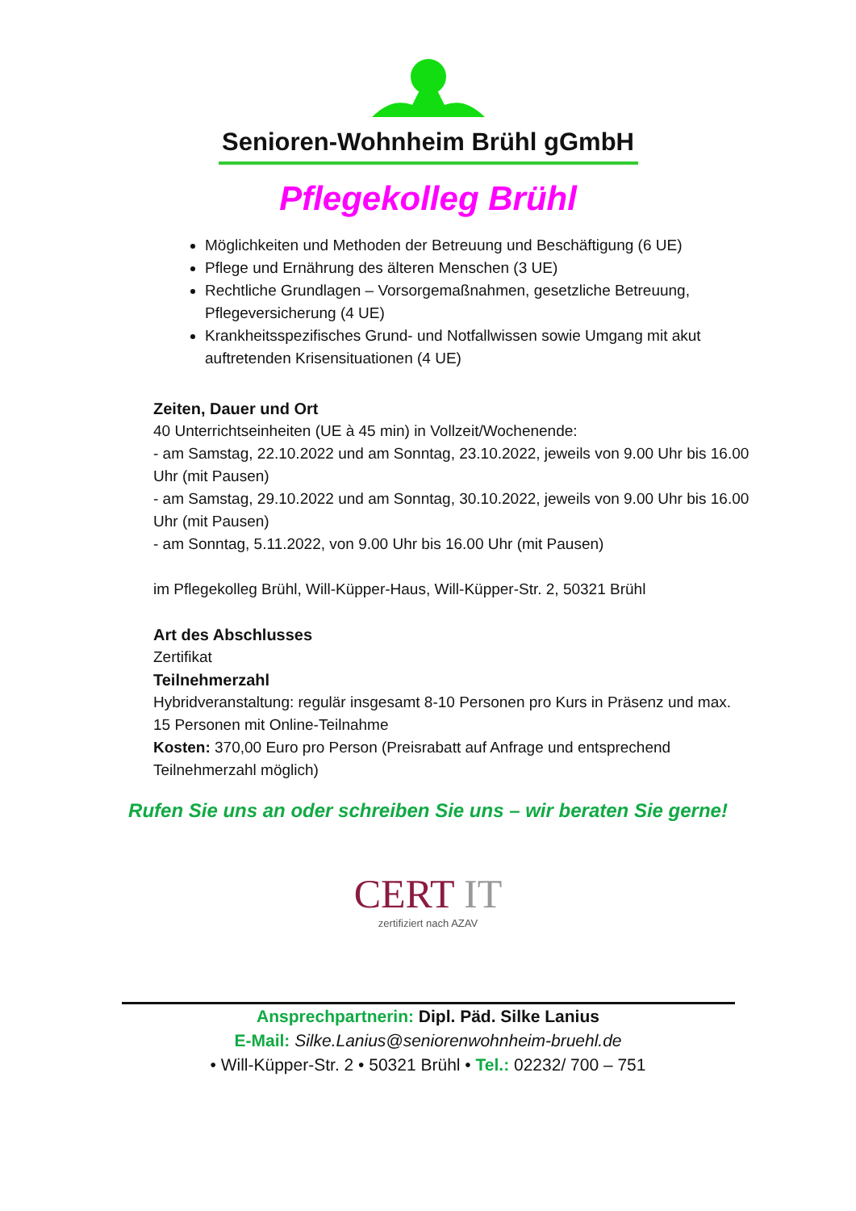Senioren-Wohnheim Brühl gGmbH
Pflegekolleg Brühl
Möglichkeiten und Methoden der Betreuung und Beschäftigung (6 UE)
Pflege und Ernährung des älteren Menschen (3 UE)
Rechtliche Grundlagen – Vorsorgemaßnahmen, gesetzliche Betreuung, Pflegeversicherung (4 UE)
Krankheitsspezifisches Grund- und Notfallwissen sowie Umgang mit akut auftretenden Krisensituationen (4 UE)
Zeiten, Dauer und Ort
40 Unterrichtseinheiten (UE à 45 min) in Vollzeit/Wochenende:
- am Samstag, 22.10.2022 und am Sonntag, 23.10.2022, jeweils von 9.00 Uhr bis 16.00 Uhr (mit Pausen)
- am Samstag, 29.10.2022 und am Sonntag, 30.10.2022, jeweils von 9.00 Uhr bis 16.00 Uhr (mit Pausen)
- am Sonntag, 5.11.2022, von 9.00 Uhr bis 16.00 Uhr (mit Pausen)
im Pflegekolleg Brühl, Will-Küpper-Haus, Will-Küpper-Str. 2, 50321 Brühl
Art des Abschlusses
Zertifikat
Teilnehmerzahl
Hybridveranstaltung: regulär insgesamt 8-10 Personen pro Kurs in Präsenz und max. 15 Personen mit Online-Teilnahme
Kosten: 370,00 Euro pro Person (Preisrabatt auf Anfrage und entsprechend Teilnehmerzahl möglich)
Rufen Sie uns an oder schreiben Sie uns – wir beraten Sie gerne!
CERT IT
zertifiziert nach AZAV
Ansprechpartnerin: Dipl. Päd. Silke Lanius
E-Mail: Silke.Lanius@seniorenwohnheim-bruehl.de
• Will-Küpper-Str. 2 • 50321 Brühl • Tel.: 02232/ 700 – 751